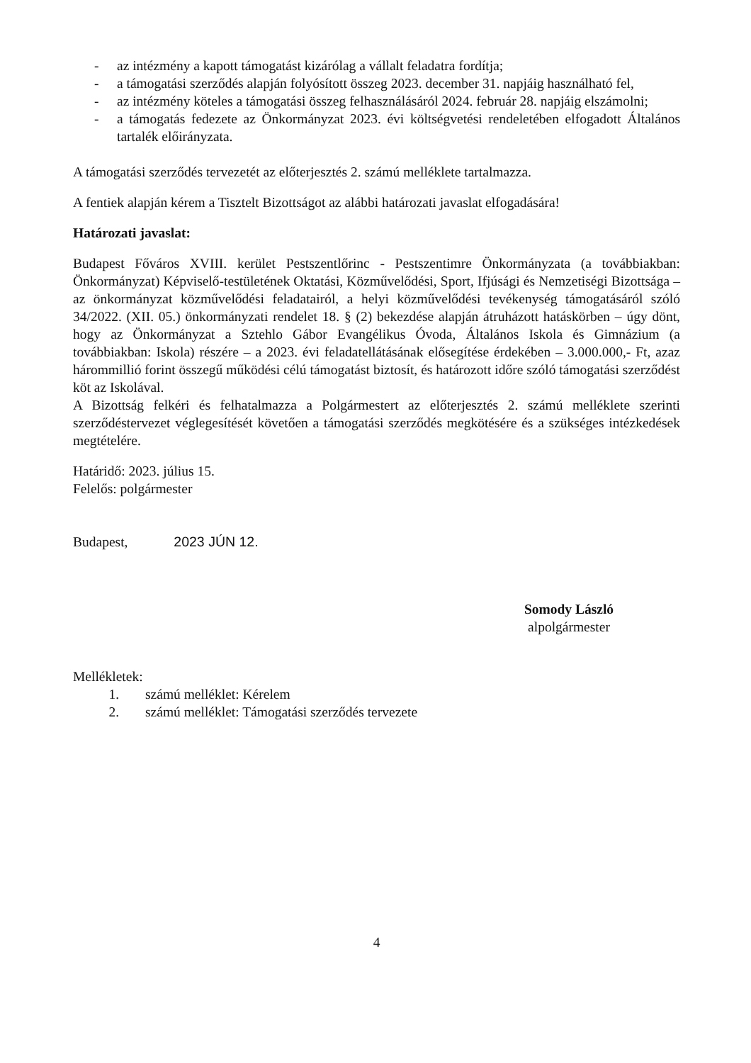- az intézmény a kapott támogatást kizárólag a vállalt feladatra fordítja;
- a támogatási szerződés alapján folyósított összeg 2023. december 31. napjáig használható fel,
- az intézmény köteles a támogatási összeg felhasználásáról 2024. február 28. napjáig elszámolni;
- a támogatás fedezete az Önkormányzat 2023. évi költségvetési rendeletében elfogadott Általános tartalék előirányzata.
A támogatási szerződés tervezetét az előterjesztés 2. számú melléklete tartalmazza.
A fentiek alapján kérem a Tisztelt Bizottságot az alábbi határozati javaslat elfogadására!
Határozati javaslat:
Budapest Főváros XVIII. kerület Pestszentlőrinc - Pestszentimre Önkormányzata (a továbbiakban: Önkormányzat) Képviselő-testületének Oktatási, Közművelődési, Sport, Ifjúsági és Nemzetiségi Bizottsága – az önkormányzat közművelődési feladatairól, a helyi közművelődési tevékenység támogatásáról szóló 34/2022. (XII. 05.) önkormányzati rendelet 18. § (2) bekezdése alapján átruházott hatáskörben – úgy dönt, hogy az Önkormányzat a Sztehlo Gábor Evangélikus Óvoda, Általános Iskola és Gimnázium (a továbbiakban: Iskola) részére – a 2023. évi feladatellátásának elősegítése érdekében – 3.000.000,- Ft, azaz hárommillió forint összegű működési célú támogatást biztosít, és határozott időre szóló támogatási szerződést köt az Iskolával.
A Bizottság felkéri és felhatalmazza a Polgármestert az előterjesztés 2. számú melléklete szerinti szerződéstervezet véglegesítését követően a támogatási szerződés megkötésére és a szükséges intézkedések megtételére.
Határidő: 2023. július 15.
Felelős: polgármester
Budapest, 2023 JÚN 12.
Somody László
alpolgármester
Mellékletek:
1. számú melléklet: Kérelem
2. számú melléklet: Támogatási szerződés tervezete
4